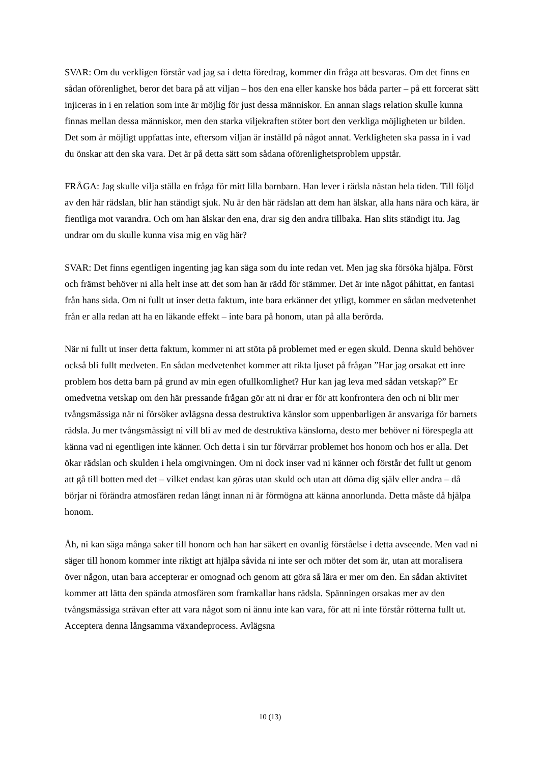SVAR: Om du verkligen förstår vad jag sa i detta föredrag, kommer din fråga att besvaras. Om det finns en sådan oförenlighet, beror det bara på att viljan – hos den ena eller kanske hos båda parter – på ett forcerat sätt injiceras in i en relation som inte är möjlig för just dessa människor. En annan slags relation skulle kunna finnas mellan dessa människor, men den starka viljekraften stöter bort den verkliga möjligheten ur bilden. Det som är möjligt uppfattas inte, eftersom viljan är inställd på något annat. Verkligheten ska passa in i vad du önskar att den ska vara. Det är på detta sätt som sådana oförenlighetsproblem uppstår.
FRÅGA: Jag skulle vilja ställa en fråga för mitt lilla barnbarn. Han lever i rädsla nästan hela tiden. Till följd av den här rädslan, blir han ständigt sjuk. Nu är den här rädslan att dem han älskar, alla hans nära och kära, är fientliga mot varandra. Och om han älskar den ena, drar sig den andra tillbaka. Han slits ständigt itu. Jag undrar om du skulle kunna visa mig en väg här?
SVAR: Det finns egentligen ingenting jag kan säga som du inte redan vet. Men jag ska försöka hjälpa. Först och främst behöver ni alla helt inse att det som han är rädd för stämmer. Det är inte något påhittat, en fantasi från hans sida. Om ni fullt ut inser detta faktum, inte bara erkänner det ytligt, kommer en sådan medvetenhet från er alla redan att ha en läkande effekt – inte bara på honom, utan på alla berörda.
När ni fullt ut inser detta faktum, kommer ni att stöta på problemet med er egen skuld. Denna skuld behöver också bli fullt medveten. En sådan medvetenhet kommer att rikta ljuset på frågan ”Har jag orsakat ett inre problem hos detta barn på grund av min egen ofullkomlighet? Hur kan jag leva med sådan vetskap?” Er omedvetna vetskap om den här pressande frågan gör att ni drar er för att konfrontera den och ni blir mer tvångsmässiga när ni försöker avlägsna dessa destruktiva känslor som uppenbarligen är ansvariga för barnets rädsla. Ju mer tvångsmässigt ni vill bli av med de destruktiva känslorna, desto mer behöver ni förespegla att känna vad ni egentligen inte känner. Och detta i sin tur förvärrar problemet hos honom och hos er alla. Det ökar rädslan och skulden i hela omgivningen. Om ni dock inser vad ni känner och förstår det fullt ut genom att gå till botten med det – vilket endast kan göras utan skuld och utan att döma dig själv eller andra – då börjar ni förändra atmosfären redan långt innan ni är förmögna att känna annorlunda. Detta måste då hjälpa honom.
Åh, ni kan säga många saker till honom och han har säkert en ovanlig förståelse i detta avseende. Men vad ni säger till honom kommer inte riktigt att hjälpa såvida ni inte ser och möter det som är, utan att moralisera över någon, utan bara accepterar er omognad och genom att göra så lära er mer om den. En sådan aktivitet kommer att lätta den spända atmosfären som framkallar hans rädsla. Spänningen orsakas mer av den tvångsmässiga strävan efter att vara något som ni ännu inte kan vara, för att ni inte förstår rötterna fullt ut. Acceptera denna långsamma växandeprocess. Avlägsna
10 (13)